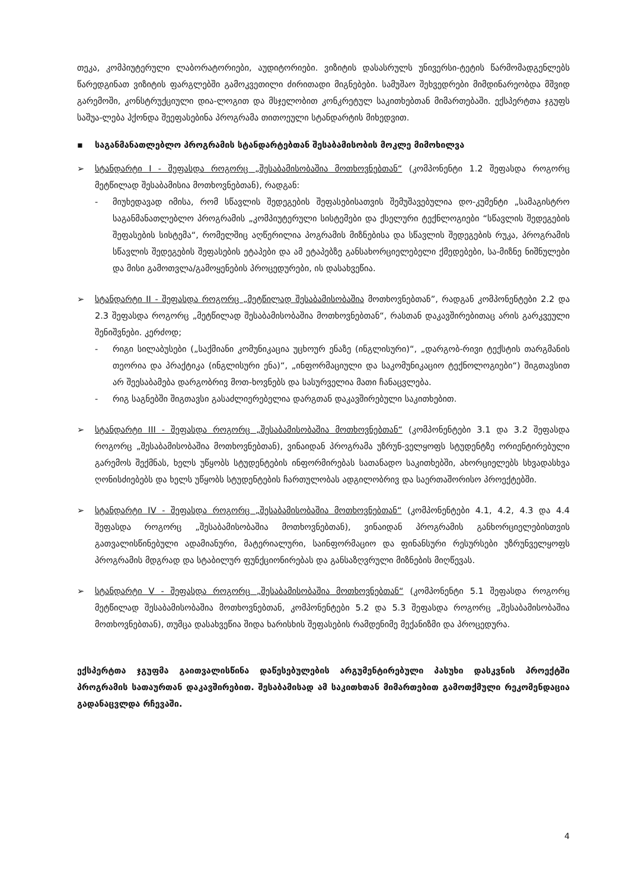თეკა, კომპიუტერული ლაბორატორიები, აუდიტორიები. ვიზიტის დასასრულს უნივერსი-ტეტის წარმომადგენლებს წარედგინათ ვიზიტის ფარგლებში გამოკვეთილი ძირითადი მიგნებები. სამუშაო შეხვედრები მიმდინარეობდა მშვიდ გარემოში, კონსტრუქციული დია-ლოგით და მსჯელობით კონკრეტულ საკითხებთან მიმართებაში. ექსპერტთა ჯგუფს საშუა-ლება ჰქონდა შეეფასებინა პროგრამა თითოეული სტანდარტის მიხედვით.
▪ საგანმანათლებლო პროგრამის სტანდარტებთან შესაბამისობის მოკლე მიმოხილვა
➢ სტანდარტი I - შეფასდა როგორც „შესაბამისობაშია მოთხოვნებთან“ (კომპონენტი 1.2 შეფასდა როგორც მეტწილად შესაბამისია მოთხოვნებთან), რადგან:
- მიუხედავად იმისა, რომ სწავლის შედეგების შეფასებისათვის შემუშავებულია დო-კუმენტი „სამაგისტრო საგანმანათლებლო პროგრამის „კომპიუტერული სისტემები და ქსელური ტექნლოგიები “სწავლის შედეგების შეფასების სისტემა“, რომელშიც აღწერილია პოგრამის მიზნებისა და სწავლის შედეგების რუკა, პროგრამის სწავლის შედეგების შეფასების ეტაპები და ამ ეტაპებზე განსახორციელებელი ქმედებები, სა-მიზნე ნიშნულები და მისი გამოთვლა/გამოყენების პროცედურები, ის დასახვეწია.
➢ სტანდარტი II - შეფასდა როგორც „მეტწილად შესაბამისობაშია მოთხოვნებთან”, რადგან კომპონენტები 2.2 და 2.3 შეფასდა როგორც „მეტწილად შესაბამისობაშია მოთხოვნებთან“, რასთან დაკავშირებითაც არის გარკვეული შენიშვნები. კერძოდ;
- რიგი სილაბუსები („საქმიანი კომუნიკაცია უცხოურ ენაზე (ინგლისური)“, „დარგობ-რივი ტექსტის თარგმანის თეორია და პრაქტიკა (ინგლისური ენა)“, „ინფორმაციული და საკომუნიკაციო ტექნოლოგიები“) შიგთავსით არ შეესაბამება დარგობრივ მოთ-ხოვნებს და სასურველია მათი ჩანაცვლება.
- რიგ საგნებში შიგთავსი გასაძლიერებელია დარგთან დაკავშირებული საკითხებით.
➢ სტანდარტი III - შეფასდა როგორც „შესაბამისობაშია მოთხოვნებთან“ (კომპონენტები 3.1 და 3.2 შეფასდა როგორც „შესაბამისობაშია მოთხოვნებთან), ვინაიდან პროგრამა უზრუნ-ველყოფს სტუდენტზე ორიენტირებული გარემოს შექმნას, ხელს უწყობს სტუდენტების ინფორმირებას სათანადო საკითხებში, ახორციელებს სხვადასხვა ღონისძიებებს და ხელს უწყობს სტუდენტების ჩართულობას ადგილობრივ და საერთაშორისო პროექტებში.
➢ სტანდარტი IV - შეფასდა როგორც „შესაბამისობაშია მოთხოვნებთან“ (კომპონენტები 4.1, 4.2, 4.3 და 4.4 შეფასდა როგორც „შესაბამისობაშია მოთხოვნებთან), ვინაიდან პროგრამის განხორციელებისთვის გათვალისწინებული ადამიანური, მატერიალური, საინფორმაციო და ფინანსური რესურსები უზრუნველყოფს პროგრამის მდგრად და სტაბილურ ფუნქციონირებას და განსაზღვრული მიზნების მიღწევას.
➢ სტანდარტი V - შეფასდა როგორც „შესაბამისობაშია მოთხოვნებთან“ (კომპონენტი 5.1 შეფასდა როგორც მეტწილად შესაბამისობაშია მოთხოვნებთან, კომპონენტები 5.2 და 5.3 შეფასდა როგორც „შესაბამისობაშია მოთხოვნებთან), თუმცა დასახვეწია შიდა ხარისხის შეფასების რამდენიმე მექანიზმი და პროცედურა.
ექსპერტთა ჯგუფმა გაითვალისწინა დაწესებულების არგუმენტირებული პასუხი დასკვნის პროექტში პროგრამის სათაურთან დაკავშირებით. შესაბამისად ამ საკითხთან მიმართებით გამოთქმული რეკომენდაცია გადანაცვლდა რჩევაში.
4